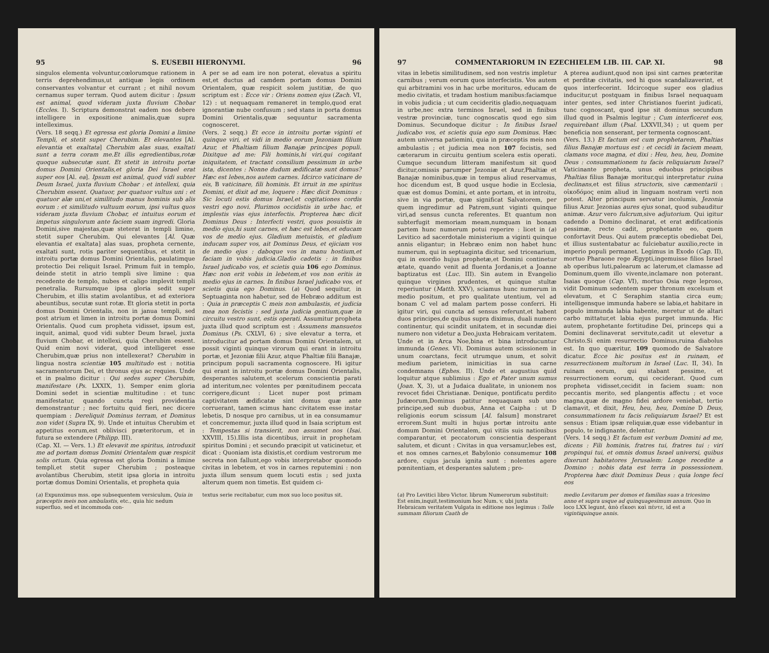95 S. EUSEBII HIERONYMI. 96
singulos elementa volvuntur,cœlorumque rationem in terris deprehendimus,ut antiquæ legis ordinem conservantes volvantur et currant ; et nihil novum cernamus super terram. Quod autem dicitur : Ipsum est animal, quod videram juxta fluvium Chobar (Eccles. I). Scriptura demonstrat eadem nos debere intelligere in expositione animalis,quæ supra intelleximus.
(Vers. 18 seqq.) Et egressa est gloria Domini a limine Templi, et stetit super Cherubim. Et elevantes [Al. elevantia et exaltata] Cherubim alas suas, exaltati sunt a terra coram me.Et illis egredientibus,rotæ quoque subsecutæ sunt. Et stetit in introitu portæ domus Domini Orientalis,et gloria Dei Israel erat super eos [Al. ea]. Ipsum est animal, quod vidi subter Deum Israel, juxta fluvium Chobar : et intellexi, quia Cherubim essent. Quatuor, per quatuor vultus uni : et quatuor alæ uni,et similitudo manus hominis sub alis eorum : et similitudo vultuum eorum, ipsi vultus quos videram juxta fluvium Chobar, et intuitus eorum et impetus singulorum ante faciem suam ingredi. Gloria Domini,sive majestas,quæ steterat in templi limine, stetit super Cherubim. Qui elevantes [Al. Quæ elevantia et exaltata] alas suas, propheta cernente, exaltati sunt, rotis pariter sequentibus, et stetit in introitu portæ domus Domini Orientalis, paulatimque protectio Dei reliquit Israel. Primum fuit in templo, deinde stetit in atrio templi sive limine : qua recedente de templo, nubes et caligo implevit templi penetralia. Rursumque ipsa gloria sedit super Cherubim, et illis statim avolantibus, et ad exteriora abeuntibus, secutæ sunt rotæ. Et gloria stetit in porta domus Domini Orientalis, non in janua templi, sed post atrium et limen in introitu portæ domus Domini Orientalis. Quod cum propheta vidisset, ipsum est, inquit, animal, quod vidi subter Deum Israel, juxta fluvium Chobar, et intellexi, quia Cherubim essent. Quid enim novi viderat, quod intelligeret esse Cherubim,quæ prius non intellexerat? Cherubim in lingua nostra scientiæ 105 multitudo est : notitia sacramentorum Dei, et thronus ejus ac requies. Unde et in psalmo dicitur : Qui sedes super Cherubim, manifestare (Ps. LXXIX, 1). Semper enim gloria Domini sedet in scientiæ multitudine : et tunc manifestatur, quando cuncta regi providentia demonstrantur ; nec fortuitu quid fieri, nec dicere quempiam : Dereliquit Dominus terram, et Dominus non videt (Supra IX, 9). Unde et intuitus Cherubim et appetitus eorum,est oblivisci præteritorum, et in futura se extendere (Philipp. III).
(Cap. XI. — Vers. 1.) Et elevavit me spiritus, introduxit me ad portam domus Domini Orientalem quæ respicit solis ortum. Quia egressa est gloria Domini a limine templi,et stetit super Cherubim ; posteaque avolantibus Cherubim, stetit ipsa gloria in introitu portæ domus Domini Orientalis, et propheta quia
A per se ad eam ire non poterat, elevatus a spiritu est,et ductus ad camdem portam domus Domini Orientalem, quæ respicit solem justitiæ, de quo scriptum est : Ecce vir : Oriens nomen ejus (Zach. VI, 12) : ut nequaquam remaneret in templo,quod erat ignorantiæ nube confusum ; sed stans in porta domus Domini Orientalis,quæ sequuntur sacramenta cognosceret.
(Vers. 2 seqq.) Et ecce in introitu portæ viginti et quinque viri, et vidi in medio eorum Jezoniam filium Azur, et Phaltiam filium Banajæ principes populi. Dixitque ad me: Fili hominis,hi viri,qui cogitant iniquitatem, et tractant consilium pessimum in urbe ista, dicentes : Nonne dudum ædificatæ sunt domus? Hæc est lebes,nos autem carnes. Idcirco vaticinare de eis, B vaticinare, fili hominis. Et irruit in me spiritus Domini, et dixit ad me, loquere : Hæc dicit Dominus : Sic locuti estis domus Israel,et cogitationes cordis vestri ego novi. Plurimos occidistis in urbe hac, et implestis vias ejus interfectis. Propterea hæc dicit Dominus Deus : Interfecti vestri, quos posuistis in medio ejus,hi sunt carnes, et hæc est lebes,et educam vos de medio ejus. Gladium metuistis, et gladium inducam super vos, ait Dominus Deus, et ejiciam vos de medio ejus : daboque vos in manu hostium,et faciam in vobis judicia.Gladio cadetis : in finibus Israel judicabo vos, et scietis quia 106 ego Dominus. Hæc non erit vobis in lebetem,et vos non eritis in medio ejus in carnes. In finibus Israel judicabo vos, et scietis quia ego Dominus. (a) Quod sequitur, in Septuaginta non habetur, sed de Hebræo additum est : Quia in præceptis C meis non ambulastis, et judicia mea non fecistis : sed juxta judicia gentium,quæ in circuitu vestro sunt, estis operati. Assumitur propheta juxta illud quod scriptum est : Assumens mansuetos Dominus (Ps. CXLVI, 6) ; sive elevatur a terra, et introducitur ad portam domus Domini Orientalem, ut possit viginti quinque virorum qui erant in introitu portæ, et Jezoniæ filii Azur, atque Phaltiæ filii Banajæ, principum populi sacramenta cognoscere. Hi igitur qui erant in introitu portæ domus Domini Orientalis, desperantes salutem,et scelerum conscientia parati ad interitum,nec volentes per pœnitudinem peccata corrigere,dicunt : Licet nuper post primam captivitatem ædificatæ sint domus quæ ante corruerant, tamen scimus hanc civitatem esse instar lebetis, D nosque pro carnibus, ut in ea consumamur et concrememur, juxta illud quod in Isaia scriptum est : Tempestas si transierit, non assumet nos (Isai. XXVIII, 15).Illis ista dicentibus, irruit in prophetam spiritus Domini ; et secundo præcipit ut vaticinetur, et dicat : Quoniam ista dixistis,et cordium vestrorum me secreta non fallunt,ego vobis interpretabor quomodo civitas in lebetem, et vos in carnes reputemini : non juxta illum sensum quem locuti estis ; sed juxta alterum quem non timetis. Est quidem ci-
(a) Expunximus mss. ope subsequentem versiculum, Quia in præceptis meis non ambulastis, etc., quia hic nedum superfluo, sed et incommoda con-
textus serie recitabatur, cum mox suo loco positus sit.
97 COMMENTARIORUM IN EZECHIELEM LIB. III. CAP. XI. 98
vitas in lebetis similitudinem, sed non vestris impletur carnibus ; verum eorum quos interfecistis. Vos autem qui arbitramini vos in hac urbe morituros, educam de medio civitatis, et tradam hostium manibus:faciamque in vobis judicia ; ut cum cecideritis gladio,nequaquam in urbe,nec extra terminos Israel, sed in finibus vestræ provinciæ, tunc cognoscatis quod ego sim Dominus. Secundoque dicitur : In finibus Israel judicabo vos, et scietis quia ego sum Dominus. Hæc autem universa patiemini, quia in præceptis meis non ambulastis ; et judicia mea non 107 fecistis, sed cæterarum in circuitu gentium scelera estis operati. Cumque secundum litteram manifestum sit quod dicitur,omissis parumper Jezoniæ et Azur,Phaltiæ et Banajæ nominibus,quæ in tempus aliud reservamus, hoc dicendum est, B quod usque hodie in Ecclesia, quæ est domus Domini, et ante portam, et in introitu, sive in via portæ, quæ significat Salvatorem, per quem ingredimur ad Patrem,sunt viginti quinque viri,ad sensus cuncta referentes. Et quantum non subterfugit memoriam meam,numquam in bonam partem hunc numerum potui reperire : licet in (a) Levitico ad sacerdotale ministerium a viginti quinque annis eligantur; in Hebræo enim non habet hunc numerum, qui in septuaginta dicitur, sed tricenarium, qui in exordio hujus prophetæ,et Domini continetur ætate, quando venit ad fluenta Jordanis,et a Joanne baptizatus est (Luc. III). Sin autem in Evangelio quinque virgines prudentes, et quinque stultæ reperiuntur (Matth. XXV), sciamus hunc numerum in medio positum, et pro qualitate utentium, vel ad bonam C vel ad malam partem posse conferri. Hi igitur viri, qui cuncta ad sensus referunt,et habent duos principes,de quibus supra diximus, duali numero continentur, qui scindit unitatem, et in secundæ diei numero non videtur a Deo,juxta Hebraicam veritatem. Unde et in Arca Noe,bina et bina introducuntur immunda (Genes. VI). Dominus autem scissionem in unum coarctans, fecit utrumque unum, et solvit medium parietem, inimicitias in sua carne condemnans (Ephes. II). Unde et augustius quid loquitur atque sublimius : Ego et Pater unum sumus (Joan. X, 3), ut a Judaica dualitate, in unionem nos revocet fidei Christianæ. Denique, pontificatu perdito Judæorum,Dominus patitur nequaquam sub uno principe,sed sub duobus, Anna et Caipha : ut D religionis eorum scissum [Al. falsum] monstraret errorem.Sunt multi in hujus portæ introitu ante domum Domini Orientalem, qui vitiis suis nationibus comparantur, et peccatorum conscientia desperant salutem, et dicunt : Civitas in qua versamur,lebes est, et nos omnes carnes,et Babylonio consumemur 108 ardore, cujus jacula ignita sunt : nolentes agere pœnitentiam, et desperantes salutem ; pro-
A pterea audiunt,quod non ipsi sint carnes præteritæ et perditæ civitatis, sed hi quos scandalizaverint, et quos interfecerint. Idcircoque super eos gladius inducitur,ut postquam in finibus Israel nequaquam inter gentes, sed inter Christianos fuerint judicati, tunc cognoscant, quod ipse sit dominus secundum illud quod in Psalmis legitur ; Cum interficeret eos, requirebant illum (Psal. LXXVII,34) ; ut quem per beneficia non senserant, per termenta cognoscant.
(Vers. 13.) Et factum est cum prophetarem, Phaltias filius Banajæ mortuus est : et cecidi in faciem meam, clamans voce magna, et dixi : Heu, heu, heu, Domine Deus : consummationem tu facis reliquiarum Israel? Vaticinante propheta, unus eduobus principibus Phaltias filius Banajæ moritur,qui interpretatur ruina declinans,et est filius structoris, sive cæmentarii : οἰκοδόμος enim aliud in linguam nostram verti non potest. Alter principum servatur incolumis, Jezonia filius Azur. Jezonias aures ejus sonat, quod subauditur animæ. Azur vero fulcrum,sive adjutorium. Qui igitur cadendo a Domino declinarat, et erat ædificationis pessimæ, recte cadit, prophetante eo, quem confortavit Deus. Qui autem præceptis obediebat Dei, et illius sustentabatur ac fulciebatur auxilio,recte in imperio populi permanet. Legimus in Exodo (Cap. II), mortuo Pharaone rege Ægypti,ingemuisse filios Israel ab operibus luti,palearum ac laterum,et clamasse ad Dominum,quem illo vivente,inclamare non poterant. Isaias quoque (Cap. VI), mortuo Osia rege leproso, vidit Dominum sedentem super thronum excelsum et elevatum, et C Seraphim stantia circa eum; intelligensque immunda habere se labia,et habitare in populo immunda labia habente, meretur ut de altari carbo mittatur,et labia ejus purget immunda. Hic autem, prophetante fortitudine Dei, princeps qui a Domini declinaverat servitute,cadit ut elevetur a Christo.Si enim resurrectio Dominus,ruina diabolus est. In quo quæritur, 109 quomodo de Salvatore dicatur. Ecce hic positus est in ruinam, et resurrectionem multorum in Israel (Luc. II, 34). In ruinam eorum, qui stabant pessime, et resurrectionem eorum, qui ceciderant. Quod cum propheta vidisset,cecidit in faciem suam: non peccantis merito, sed plangentis affectu ; et voce magna,quæ de magno fidei ardore veniebat, tertio clamavit, et dixit, Heu, heu, heu, Domine D Deus, consummationem tu facis reliquiarum Israel? Et est sensus : Etiam ipsæ reliquiæ,quæ esse videbantur in populo, te indignante, delentur.
(Vers. 14 seqq.) Et factum est verbum Domini ad me, dicens : Fili hominis, fratres tui, fratres tui : viri propinqui tui, et omnis domus Israel universi, quibus dixerunt habitatores Jerusalem: Longe recedite a Domino : nobis data est terra in possessionem. Propterea hæc dixit Dominus Deus : quia longe feci eos
(a) Pro Levitici libro Victor. librum Numerorum substituit: Est enim,inquit,testimonium hoc Num. v, ubi juxta Hebraicam veritatem Vulgata in editione nos legimus : Tolle summam filiorum Caath de
medio Levitarum per domos et familias suas a tricesimo anno et supra usque ad quinquagesimum annum. Quo in loco LXX legunt, ἀπὸ εἴκοσι καὶ πέντε, id est a vigintiquinque annis.